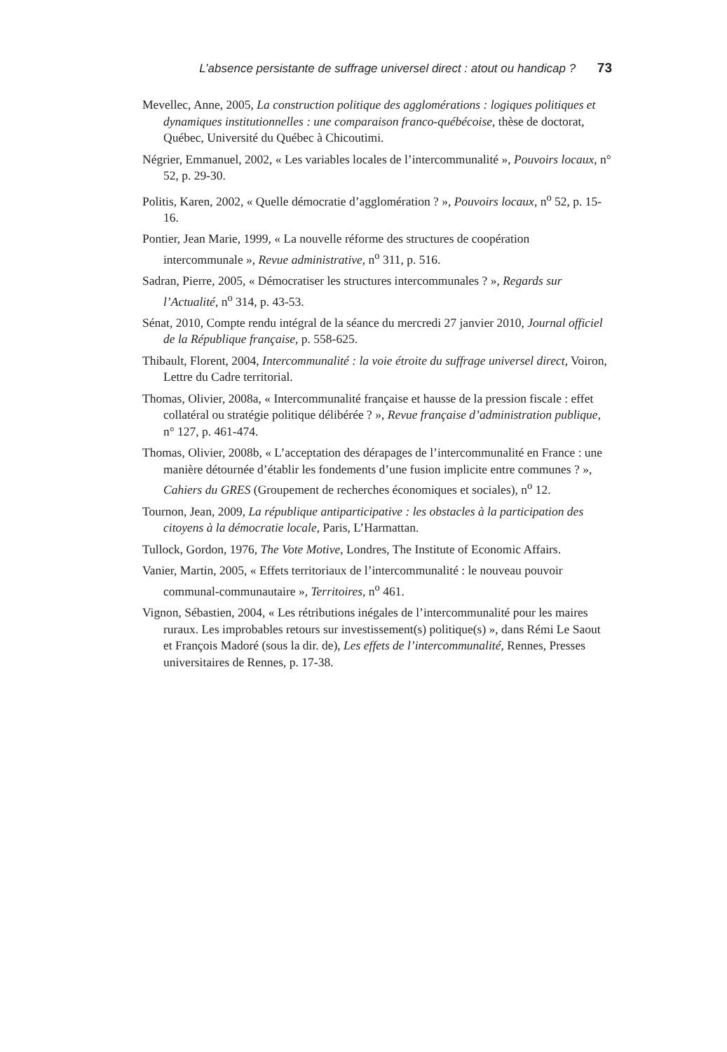L’absence persistante de suffrage universel direct : atout ou handicap ? 73
Mevellec, Anne, 2005, La construction politique des agglomérations : logiques politiques et dynamiques institutionnelles : une comparaison franco-québécoise, thèse de doctorat, Québec, Université du Québec à Chicoutimi.
Négrier, Emmanuel, 2002, « Les variables locales de l’intercommunalité », Pouvoirs locaux, n° 52, p. 29-30.
Politis, Karen, 2002, « Quelle démocratie d’agglomération ? », Pouvoirs locaux, n<sup>o</sup> 52, p. 15-16.
Pontier, Jean Marie, 1999, « La nouvelle réforme des structures de coopération intercommunale », Revue administrative, n<sup>o</sup> 311, p. 516.
Sadran, Pierre, 2005, « Démocratiser les structures intercommunales ? », Regards sur l’Actualité, n<sup>o</sup> 314, p. 43-53.
Sénat, 2010, Compte rendu intégral de la séance du mercredi 27 janvier 2010, Journal officiel de la République française, p. 558-625.
Thibault, Florent, 2004, Intercommunalité : la voie étroite du suffrage universel direct, Voiron, Lettre du Cadre territorial.
Thomas, Olivier, 2008a, « Intercommunalité française et hausse de la pression fiscale : effet collatéral ou stratégie politique délibérée ? », Revue française d’administration publique, n° 127, p. 461-474.
Thomas, Olivier, 2008b, « L’acceptation des dérapages de l’intercommunalité en France : une manière détournée d’établir les fondements d’une fusion implicite entre communes ? », Cahiers du GRES (Groupement de recherches économiques et sociales), n<sup>o</sup> 12.
Tournon, Jean, 2009, La république antiparticipative : les obstacles à la participation des citoyens à la démocratie locale, Paris, L’Harmattan.
Tullock, Gordon, 1976, The Vote Motive, Londres, The Institute of Economic Affairs.
Vanier, Martin, 2005, « Effets territoriaux de l’intercommunalité : le nouveau pouvoir communal-communautaire », Territoires, n<sup>o</sup> 461.
Vignon, Sébastien, 2004, « Les rétributions inégales de l’intercommunalité pour les maires ruraux. Les improbables retours sur investissement(s) politique(s) », dans Rémi Le Saout et François Madoré (sous la dir. de), Les effets de l’intercommunalité, Rennes, Presses universitaires de Rennes, p. 17-38.